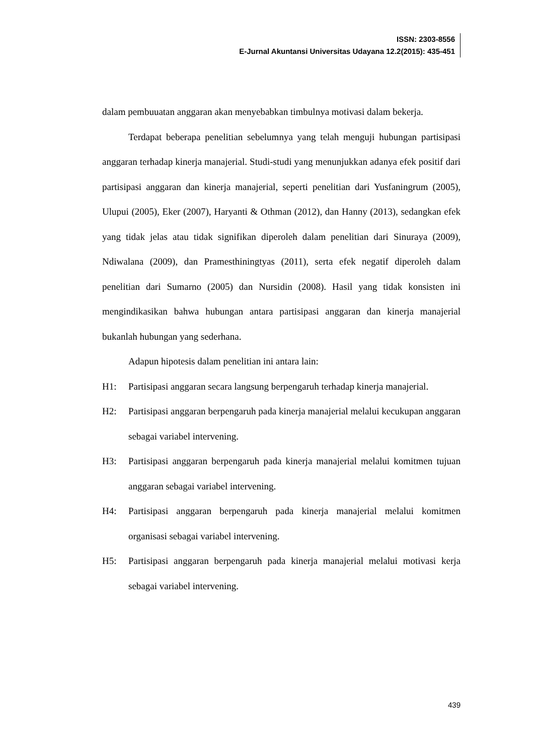ISSN: 2303-8556
E-Jurnal Akuntansi Universitas Udayana 12.2(2015): 435-451
dalam pembuuatan anggaran akan menyebabkan timbulnya motivasi dalam bekerja.
Terdapat beberapa penelitian sebelumnya yang telah menguji hubungan partisipasi anggaran terhadap kinerja manajerial. Studi-studi yang menunjukkan adanya efek positif dari partisipasi anggaran dan kinerja manajerial, seperti penelitian dari Yusfaningrum (2005), Ulupui (2005), Eker (2007), Haryanti & Othman (2012), dan Hanny (2013), sedangkan efek yang tidak jelas atau tidak signifikan diperoleh dalam penelitian dari Sinuraya (2009), Ndiwalana (2009), dan Pramesthiningtyas (2011), serta efek negatif diperoleh dalam penelitian dari Sumarno (2005) dan Nursidin (2008). Hasil yang tidak konsisten ini mengindikasikan bahwa hubungan antara partisipasi anggaran dan kinerja manajerial bukanlah hubungan yang sederhana.
Adapun hipotesis dalam penelitian ini antara lain:
H1: Partisipasi anggaran secara langsung berpengaruh terhadap kinerja manajerial.
H2: Partisipasi anggaran berpengaruh pada kinerja manajerial melalui kecukupan anggaran sebagai variabel intervening.
H3: Partisipasi anggaran berpengaruh pada kinerja manajerial melalui komitmen tujuan anggaran sebagai variabel intervening.
H4: Partisipasi anggaran berpengaruh pada kinerja manajerial melalui komitmen organisasi sebagai variabel intervening.
H5: Partisipasi anggaran berpengaruh pada kinerja manajerial melalui motivasi kerja sebagai variabel intervening.
439